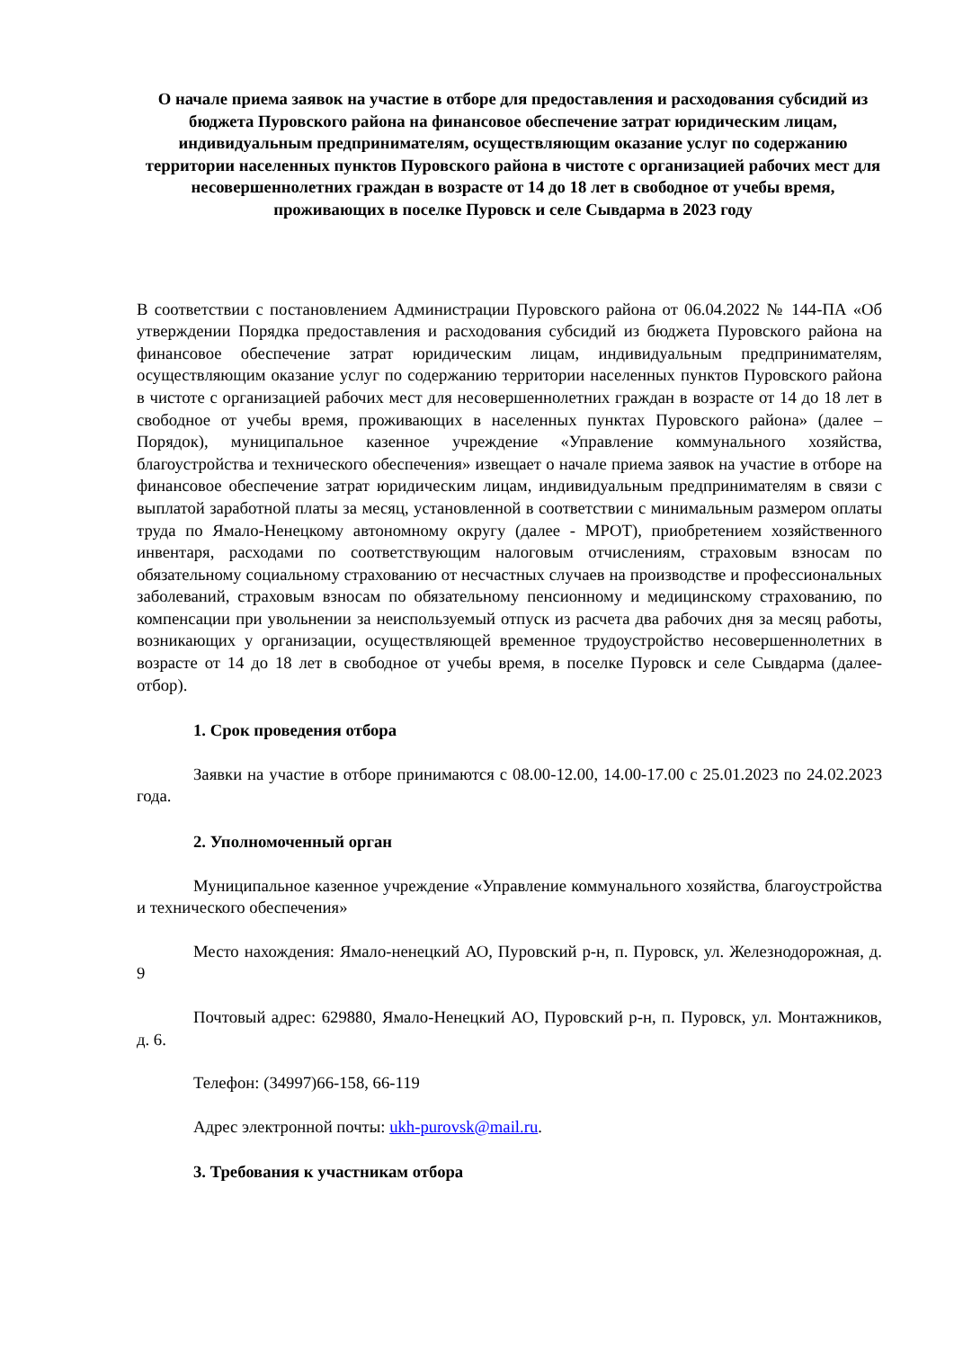О начале приема заявок на участие в отборе для предоставления и расходования субсидий из бюджета Пуровского района на финансовое обеспечение затрат юридическим лицам, индивидуальным предпринимателям, осуществляющим оказание услуг по содержанию территории населенных пунктов Пуровского района в чистоте с организацией рабочих мест для несовершеннолетних граждан в возрасте от 14 до 18 лет в свободное от учебы время, проживающих в поселке Пуровск и селе Сывдарма в 2023 году
В соответствии с постановлением Администрации Пуровского района от 06.04.2022 № 144-ПА «Об утверждении Порядка предоставления и расходования субсидий из бюджета Пуровского района на финансовое обеспечение затрат юридическим лицам, индивидуальным предпринимателям, осуществляющим оказание услуг по содержанию территории населенных пунктов Пуровского района в чистоте с организацией рабочих мест для несовершеннолетних граждан в возрасте от 14 до 18 лет в свободное от учебы время, проживающих в населенных пунктах Пуровского района» (далее – Порядок), муниципальное казенное учреждение «Управление коммунального хозяйства, благоустройства и технического обеспечения» извещает о начале приема заявок на участие в отборе на финансовое обеспечение затрат юридическим лицам, индивидуальным предпринимателям в связи с выплатой заработной платы за месяц, установленной в соответствии с минимальным размером оплаты труда по Ямало-Ненецкому автономному округу (далее - МРОТ), приобретением хозяйственного инвентаря, расходами по соответствующим налоговым отчислениям, страховым взносам по обязательному социальному страхованию от несчастных случаев на производстве и профессиональных заболеваний, страховым взносам по обязательному пенсионному и медицинскому страхованию, по компенсации при увольнении за неиспользуемый отпуск из расчета два рабочих дня за месяц работы, возникающих у организации, осуществляющей временное трудоустройство несовершеннолетних в возрасте от 14 до 18 лет в свободное от учебы время, в поселке Пуровск и селе Сывдарма (далее-отбор).
1. Срок проведения отбора
Заявки на участие в отборе принимаются с 08.00-12.00, 14.00-17.00 с 25.01.2023 по 24.02.2023 года.
2. Уполномоченный орган
Муниципальное казенное учреждение «Управление коммунального хозяйства, благоустройства и технического обеспечения»
Место нахождения: Ямало-ненецкий АО, Пуровский р-н, п. Пуровск, ул. Железнодорожная, д. 9
Почтовый адрес: 629880, Ямало-Ненецкий АО, Пуровский р-н, п. Пуровск, ул. Монтажников, д. 6.
Телефон: (34997)66-158, 66-119
Адрес электронной почты: ukh-purovsk@mail.ru.
3. Требования к участникам отбора